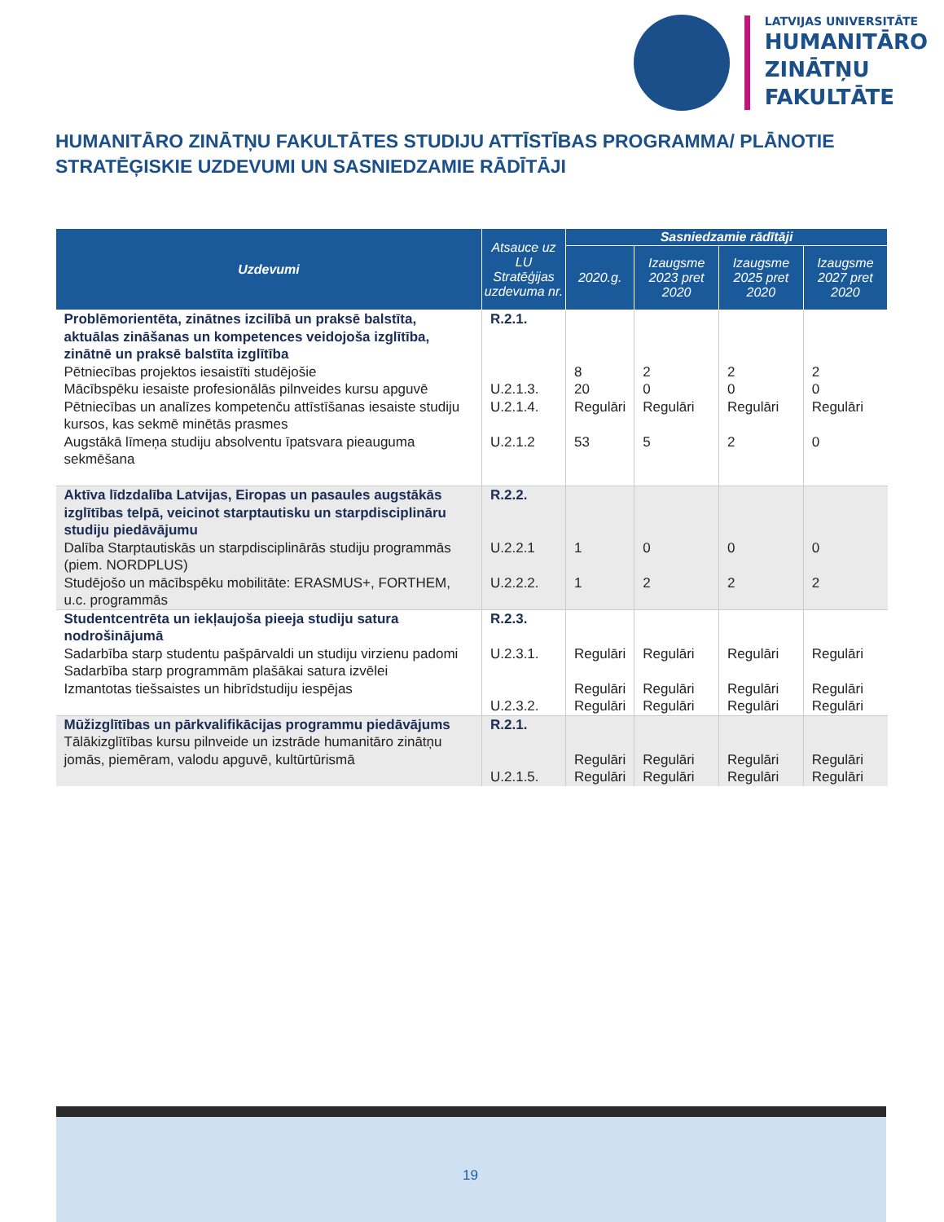LATVIJAS UNIVERSITĀTE
HUMANITĀRO
ZINĀTŅU
FAKULTĀTE
HUMANITĀRO ZINĀTŅU FAKULTĀTES STUDIJU ATTĪSTĪBAS PROGRAMMA/ PLĀNOTIE STRATĒĢISKIE UZDEVUMI UN SASNIEDZAMIE RĀDĪTĀJI
| Uzdevumi | Atsauce uz LU Stratēģijas uzdevuma nr. | Sasniedzamie rādītāji | | | |
| --- | --- | --- | --- | --- | --- |
| | | 2020.g. | Izaugsme 2023 pret 2020 | Izaugsme 2025 pret 2020 | Izaugsme 2027 pret 2020 |
| Problēmorientēta, zinātnes izcilībā un praksē balstīta, aktuālas zināšanas un kompetences veidojoša izglītība, zinātnē un praksē balstīta izglītība Pētniecības projektos iesaistīti studējošie Mācībspēku iesaiste profesionālās pilnveides kursu apguvē Pētniecības un analīzes kompetenču attīstīšanas iesaiste studiju kursos, kas sekmē minētās prasmes Augstākā līmeņa studiju absolventu īpatsvara pieauguma sekmēšana | R.2.1. U.2.1.3. U.2.1.4. U.2.1.2 | 8 20 Regulāri 53 | 2 0 Regulāri 5 | 2 0 Regulāri 2 | 2 0 Regulāri 0 |
| Aktīva līdzdalība Latvijas, Eiropas un pasaules augstākās izglītības telpā, veicinot starptautisku un starpdisciplināru studiju piedāvājumu Dalība Starptautiskās un starpdisciplinārās studiju programmās (piem. NORDPLUS) Studējošo un mācībspēku mobilitāte: ERASMUS+, FORTHEM, u.c. programmās | R.2.2. U.2.2.1 U.2.2.2. | 1 1 | 0 2 | 0 2 | 0 2 |
| Studentcentrēta un iekļaujoša pieeja studiju satura nodrošinājumā Sadarbība starp studentu pašpārvaldi un studiju virzienu padomi Sadarbība starp programmām plašākai satura izvēlei Izmantotas tiešsaistes un hibrīdstudiju iespējas | R.2.3. U.2.3.1. U.2.3.2. | Regulāri Regulāri Regulāri | Regulāri Regulāri Regulāri | Regulāri Regulāri Regulāri | Regulāri Regulāri Regulāri |
| Mūžizglītības un pārkvalifikācijas programmu piedāvājums Tālākizglītības kursu pilnveide un izstrāde humanitāro zinātņu jomās, piemēram, valodu apguvē, kultūrtūrismā | R.2.1. U.2.1.5. | Regulāri Regulāri | Regulāri Regulāri | Regulāri Regulāri | Regulāri Regulāri |
19